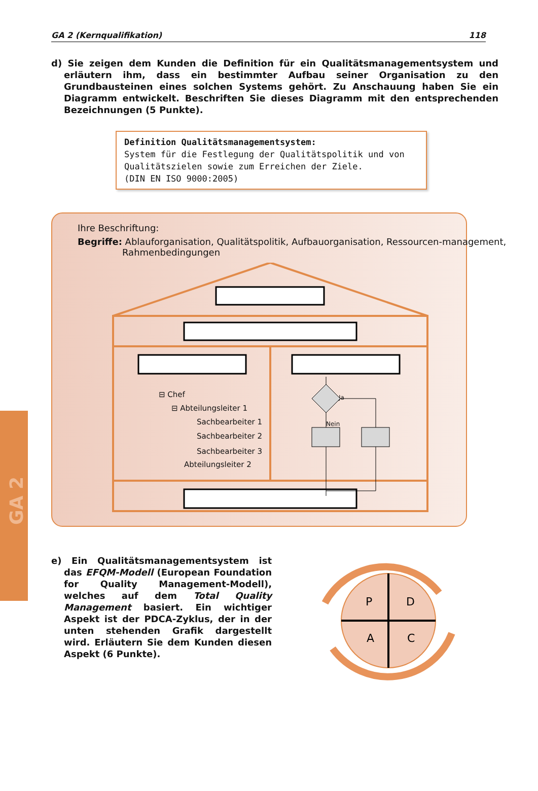GA 2
GA 2 (Kernqualifikation) 118
d) Sie zeigen dem Kunden die Definition für ein Qualitätsmanagementsystem und erläutern ihm, dass ein bestimmter Aufbau seiner Organisation zu den Grundbausteinen eines solchen Systems gehört. Zu Anschauung haben Sie ein Diagramm entwickelt. Beschriften Sie dieses Diagramm mit den entsprechenden Bezeichnungen (5 Punkte).
Definition Qualitätsmanagementsystem:
System für die Festlegung der Qualitätspolitik und von Qualitätszielen sowie zum Erreichen der Ziele.
(DIN EN ISO 9000:2005)
Ihre Beschriftung:
Begriffe: Ablauforganisation, Qualitätspolitik, Aufbauorganisation, Ressourcen-management, Rahmenbedingungen
⊟ Chef
⊟ Abteilungsleiter 1
Sachbearbeiter 1
Sachbearbeiter 2
Sachbearbeiter 3
Abteilungsleiter 2
Ja
Nein
e) Ein Qualitätsmanagementsystem ist das EFQM-Modell (European Foundation for Quality Management-Modell), welches auf dem Total Quality Management basiert. Ein wichtiger Aspekt ist der PDCA-Zyklus, der in der unten stehenden Grafik dargestellt wird. Erläutern Sie dem Kunden diesen Aspekt (6 Punkte).
P
D
A
C